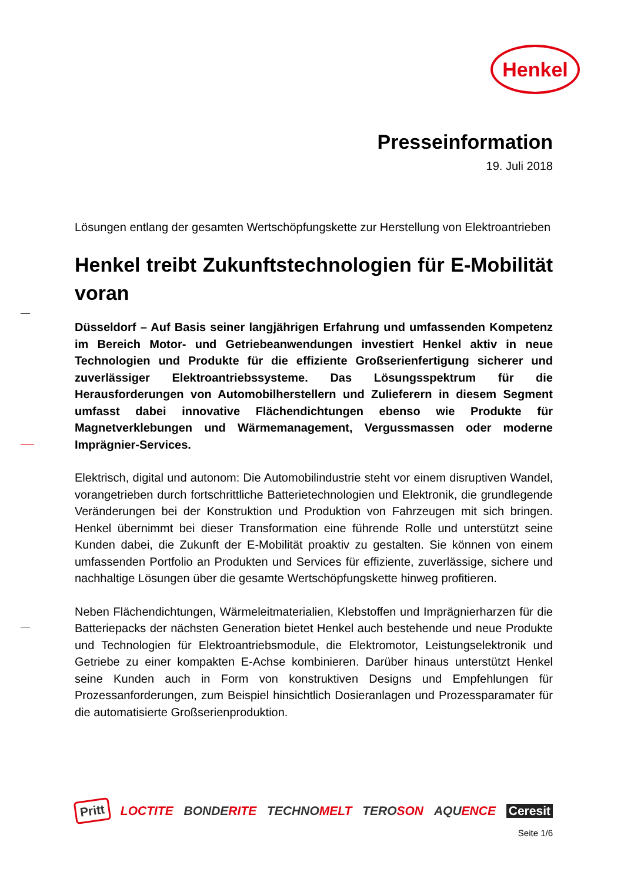Henkel
Presseinformation
19. Juli 2018
Lösungen entlang der gesamten Wertschöpfungskette zur Herstellung von Elektroantrieben
Henkel treibt Zukunftstechnologien für E-Mobilität voran
Düsseldorf – Auf Basis seiner langjährigen Erfahrung und umfassenden Kompetenz im Bereich Motor- und Getriebeanwendungen investiert Henkel aktiv in neue Technologien und Produkte für die effiziente Großserienfertigung sicherer und zuverlässiger Elektroantriebssysteme. Das Lösungsspektrum für die Herausforderungen von Automobilherstellern und Zulieferern in diesem Segment umfasst dabei innovative Flächendichtungen ebenso wie Produkte für Magnetverklebungen und Wärmemanagement, Vergussmassen oder moderne Imprägnier-Services.
Elektrisch, digital und autonom: Die Automobilindustrie steht vor einem disruptiven Wandel, vorangetrieben durch fortschrittliche Batterietechnologien und Elektronik, die grundlegende Veränderungen bei der Konstruktion und Produktion von Fahrzeugen mit sich bringen. Henkel übernimmt bei dieser Transformation eine führende Rolle und unterstützt seine Kunden dabei, die Zukunft der E-Mobilität proaktiv zu gestalten. Sie können von einem umfassenden Portfolio an Produkten und Services für effiziente, zuverlässige, sichere und nachhaltige Lösungen über die gesamte Wertschöpfungskette hinweg profitieren.
Neben Flächendichtungen, Wärmeleitmaterialien, Klebstoffen und Imprägnierharzen für die Batteriepacks der nächsten Generation bietet Henkel auch bestehende und neue Produkte und Technologien für Elektroantriebsmodule, die Elektromotor, Leistungselektronik und Getriebe zu einer kompakten E-Achse kombinieren. Darüber hinaus unterstützt Henkel seine Kunden auch in Form von konstruktiven Designs und Empfehlungen für Prozessanforderungen, zum Beispiel hinsichtlich Dosieranlagen und Prozessparamater für die automatisierte Großserienproduktion.
Pritt LOCTITE BONDERITE TECHNOMELT TEROSON AQUENCE Ceresit
Seite 1/6